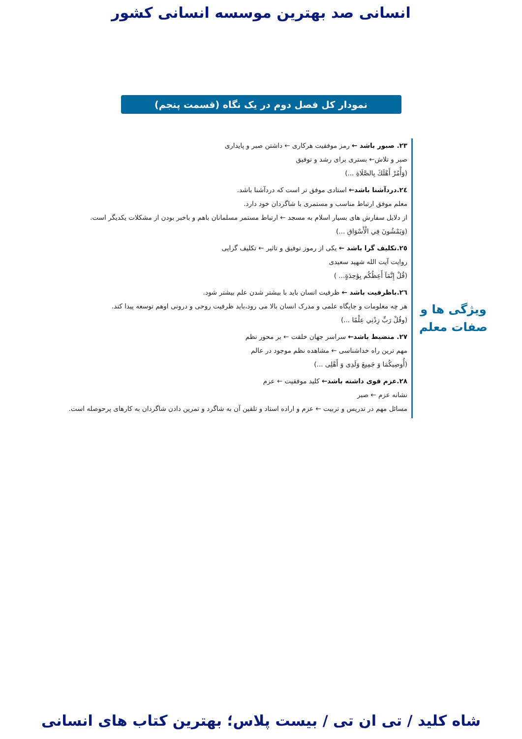انسانی صد بهترین موسسه انسانی کشور
نمودار کل فصل دوم در یک نگاه (قسمت پنجم)
ویژگی ها و
صفات معلم
۲۳. صبور باشد ← رمز موفقیت هرکاری ← داشتن صبر و پایداری
صبر و تلاش← بستری برای رشد و توفیق
(وَأْمُرْ أَهْلَكَ بِالصَّلَاةِ ...)
۲٤.دردآشنا باشد← استادی موفق تر است که دردآشنا باشد.
معلم موفق ارتباط مناسب و مستمری با شاگردان خود دارد.
از دلایل سفارش های بسیار اسلام به مسجد ← ارتباط مستمر مسلمانان باهم و باخبر بودن از مشکلات یکدیگر است.
(وَيَمْشُونَ فِي الْأَسْوَاقِ ...)
۲٥.تکلیف گرا باشد ← یکی از رموز توفیق و تاثیر ← تکلیف گرایی
روایت آیت الله شهید سعیدی
(قُلْ إِنَّمَآ أَعِظُكُم بِوَٰحِدَةٍ... )
۲٦.باظرفیت باشد ← ظرفیت انسان باید با بیشتر شدن علم بیشتر شود.
هر چه معلومات و جایگاه علمی و مدرک انسان بالا می رود،باید ظرفیت روحی و درونی اوهم توسعه پیدا کند.
(وقُلْ رَبِّ زِدْنِي عِلْمًا ...)
۲۷. منضبط باشد← سراسر جهان خلقت ← بر محور نظم
مهم ترین راه خداشناسی ← مشاهده نظم موجود در عالم
(أُوصِيكُمَا وَ جَمِيعَ وَلَدِى وَ أَهْلِى ...)
۲۸.عزم قوی داشته باشد← کلید موفقیت ← عزم
نشانه عزم ← صبر
مسائل مهم در تدریس و تربیت ← عزم و اراده استاد و تلقین آن به شاگرد و تمرین دادن شاگردان به کارهای پرحوصله است.
شاه کلید / تی ان تی / بیست پلاس؛ بهترین کتاب های انسانی